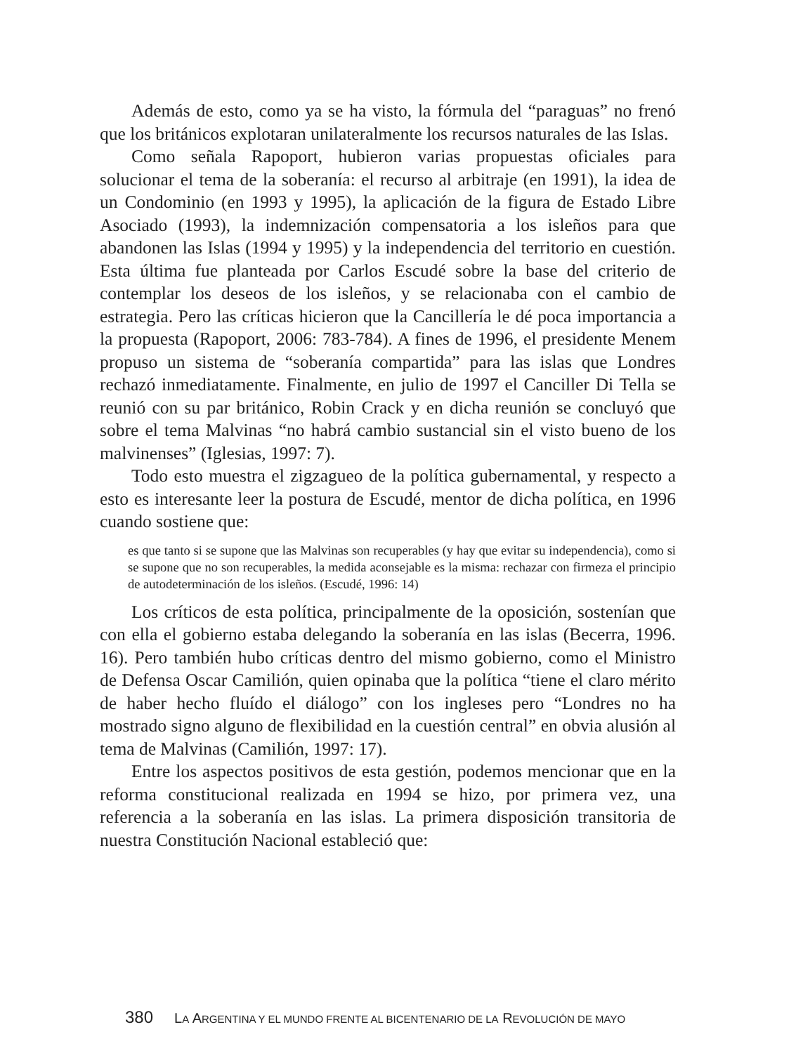Además de esto, como ya se ha visto, la fórmula del “paraguas” no frenó que los británicos explotaran unilateralmente los recursos naturales de las Islas.
Como señala Rapoport, hubieron varias propuestas oficiales para solucionar el tema de la soberanía: el recurso al arbitraje (en 1991), la idea de un Condominio (en 1993 y 1995), la aplicación de la figura de Estado Libre Asociado (1993), la indemnización compensatoria a los isleños para que abandonen las Islas (1994 y 1995) y la independencia del territorio en cuestión. Esta última fue planteada por Carlos Escudé sobre la base del criterio de contemplar los deseos de los isleños, y se relacionaba con el cambio de estrategia. Pero las críticas hicieron que la Cancillería le dé poca importancia a la propuesta (Rapoport, 2006: 783-784). A fines de 1996, el presidente Menem propuso un sistema de “soberanía compartida” para las islas que Londres rechazó inmediatamente. Finalmente, en julio de 1997 el Canciller Di Tella se reunió con su par británico, Robin Crack y en dicha reunión se concluyó que sobre el tema Malvinas “no habrá cambio sustancial sin el visto bueno de los malvinenses” (Iglesias, 1997: 7).
Todo esto muestra el zigzagueo de la política gubernamental, y respecto a esto es interesante leer la postura de Escudé, mentor de dicha política, en 1996 cuando sostiene que:
es que tanto si se supone que las Malvinas son recuperables (y hay que evitar su independencia), como si se supone que no son recuperables, la medida aconsejable es la misma: rechazar con firmeza el principio de autodeterminación de los isleños. (Escudé, 1996: 14)
Los críticos de esta política, principalmente de la oposición, sostenían que con ella el gobierno estaba delegando la soberanía en las islas (Becerra, 1996. 16). Pero también hubo críticas dentro del mismo gobierno, como el Ministro de Defensa Oscar Camilión, quien opinaba que la política “tiene el claro mérito de haber hecho fluído el diálogo” con los ingleses pero “Londres no ha mostrado signo alguno de flexibilidad en la cuestión central” en obvia alusión al tema de Malvinas (Camilión, 1997: 17).
Entre los aspectos positivos de esta gestión, podemos mencionar que en la reforma constitucional realizada en 1994 se hizo, por primera vez, una referencia a la soberanía en las islas. La primera disposición transitoria de nuestra Constitución Nacional estableció que:
380 LA ARGENTINA Y EL MUNDO FRENTE AL BICENTENARIO DE LA REVOLUCIÓN DE MAYO